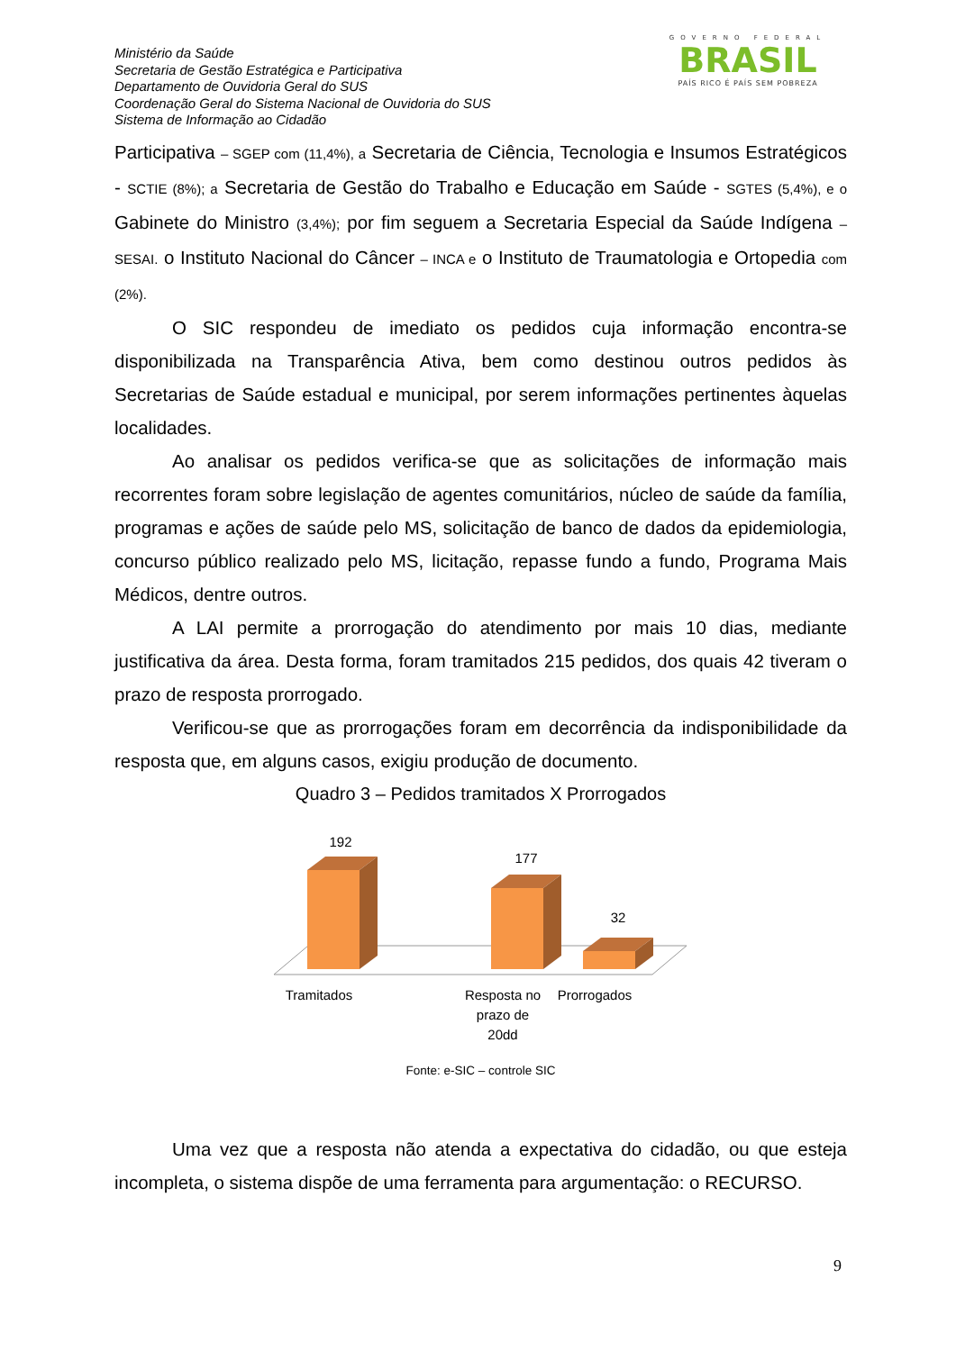Ministério da Saúde
Secretaria de Gestão Estratégica e Participativa
Departamento de Ouvidoria Geral do SUS
Coordenação Geral do Sistema Nacional de Ouvidoria do SUS
Sistema de Informação ao Cidadão
GOVERNO FEDERAL
BRASIL
PAÍS RICO É PAÍS SEM POBREZA
Participativa – SGEP com (11,4%), a Secretaria de Ciência, Tecnologia e Insumos Estratégicos - SCTIE (8%); a Secretaria de Gestão do Trabalho e Educação em Saúde - SGTES (5,4%), e o Gabinete do Ministro (3,4%); por fim seguem a Secretaria Especial da Saúde Indígena – SESAI. o Instituto Nacional do Câncer – INCA e o Instituto de Traumatologia e Ortopedia com (2%).
O SIC respondeu de imediato os pedidos cuja informação encontra-se disponibilizada na Transparência Ativa, bem como destinou outros pedidos às Secretarias de Saúde estadual e municipal, por serem informações pertinentes àquelas localidades.
Ao analisar os pedidos verifica-se que as solicitações de informação mais recorrentes foram sobre legislação de agentes comunitários, núcleo de saúde da família, programas e ações de saúde pelo MS, solicitação de banco de dados da epidemiologia, concurso público realizado pelo MS, licitação, repasse fundo a fundo, Programa Mais Médicos, dentre outros.
A LAI permite a prorrogação do atendimento por mais 10 dias, mediante justificativa da área. Desta forma, foram tramitados 215 pedidos, dos quais 42 tiveram o prazo de resposta prorrogado.
Verificou-se que as prorrogações foram em decorrência da indisponibilidade da resposta que, em alguns casos, exigiu produção de documento.
Quadro 3 – Pedidos tramitados X Prorrogados
192
177
32
Tramitados
Resposta no
prazo de
20dd
Prorrogados
Fonte: e-SIC – controle SIC
Uma vez que a resposta não atenda a expectativa do cidadão, ou que esteja incompleta, o sistema dispõe de uma ferramenta para argumentação: o RECURSO.
9